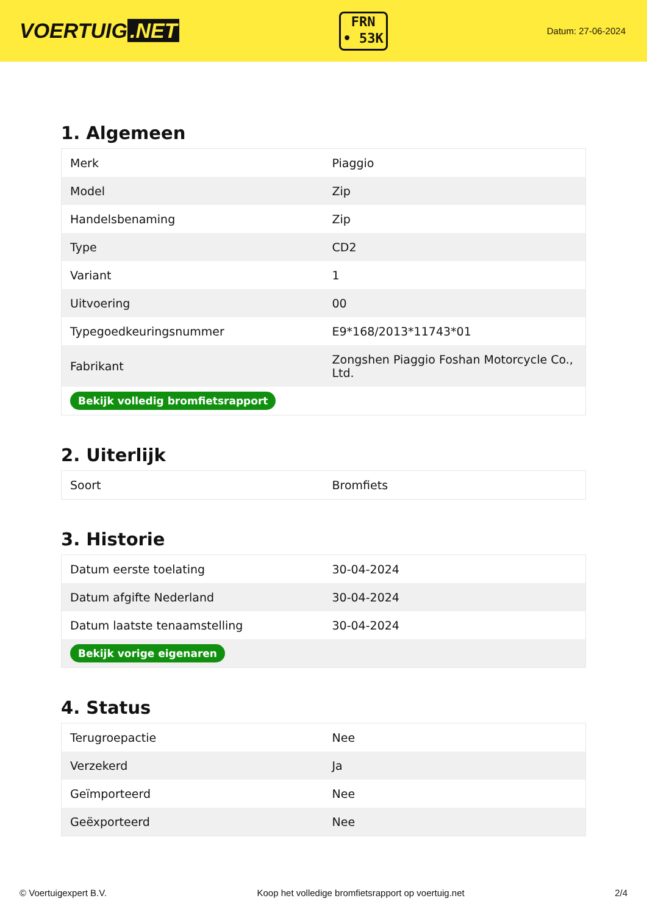VOERTUIG.NET
FRN
• 53K
Datum: 27-06-2024
1. Algemeen
| Merk | Piaggio |
| Model | Zip |
| Handelsbenaming | Zip |
| Type | CD2 |
| Variant | 1 |
| Uitvoering | 00 |
| Typegoedkeuringsnummer | E9*168/2013*11743*01 |
| Fabrikant | Zongshen Piaggio Foshan Motorcycle Co., Ltd. |
| Bekijk volledig bromfietsrapport | |
2. Uiterlijk
| Soort | Bromfiets |
3. Historie
| Datum eerste toelating | 30-04-2024 |
| Datum afgifte Nederland | 30-04-2024 |
| Datum laatste tenaamstelling | 30-04-2024 |
| Bekijk vorige eigenaren | |
4. Status
| Terugroepactie | Nee |
| Verzekerd | Ja |
| Geïmporteerd | Nee |
| Geëxporteerd | Nee |
© Voertuigexpert B.V. Koop het volledige bromfietsrapport op voertuig.net 2/4